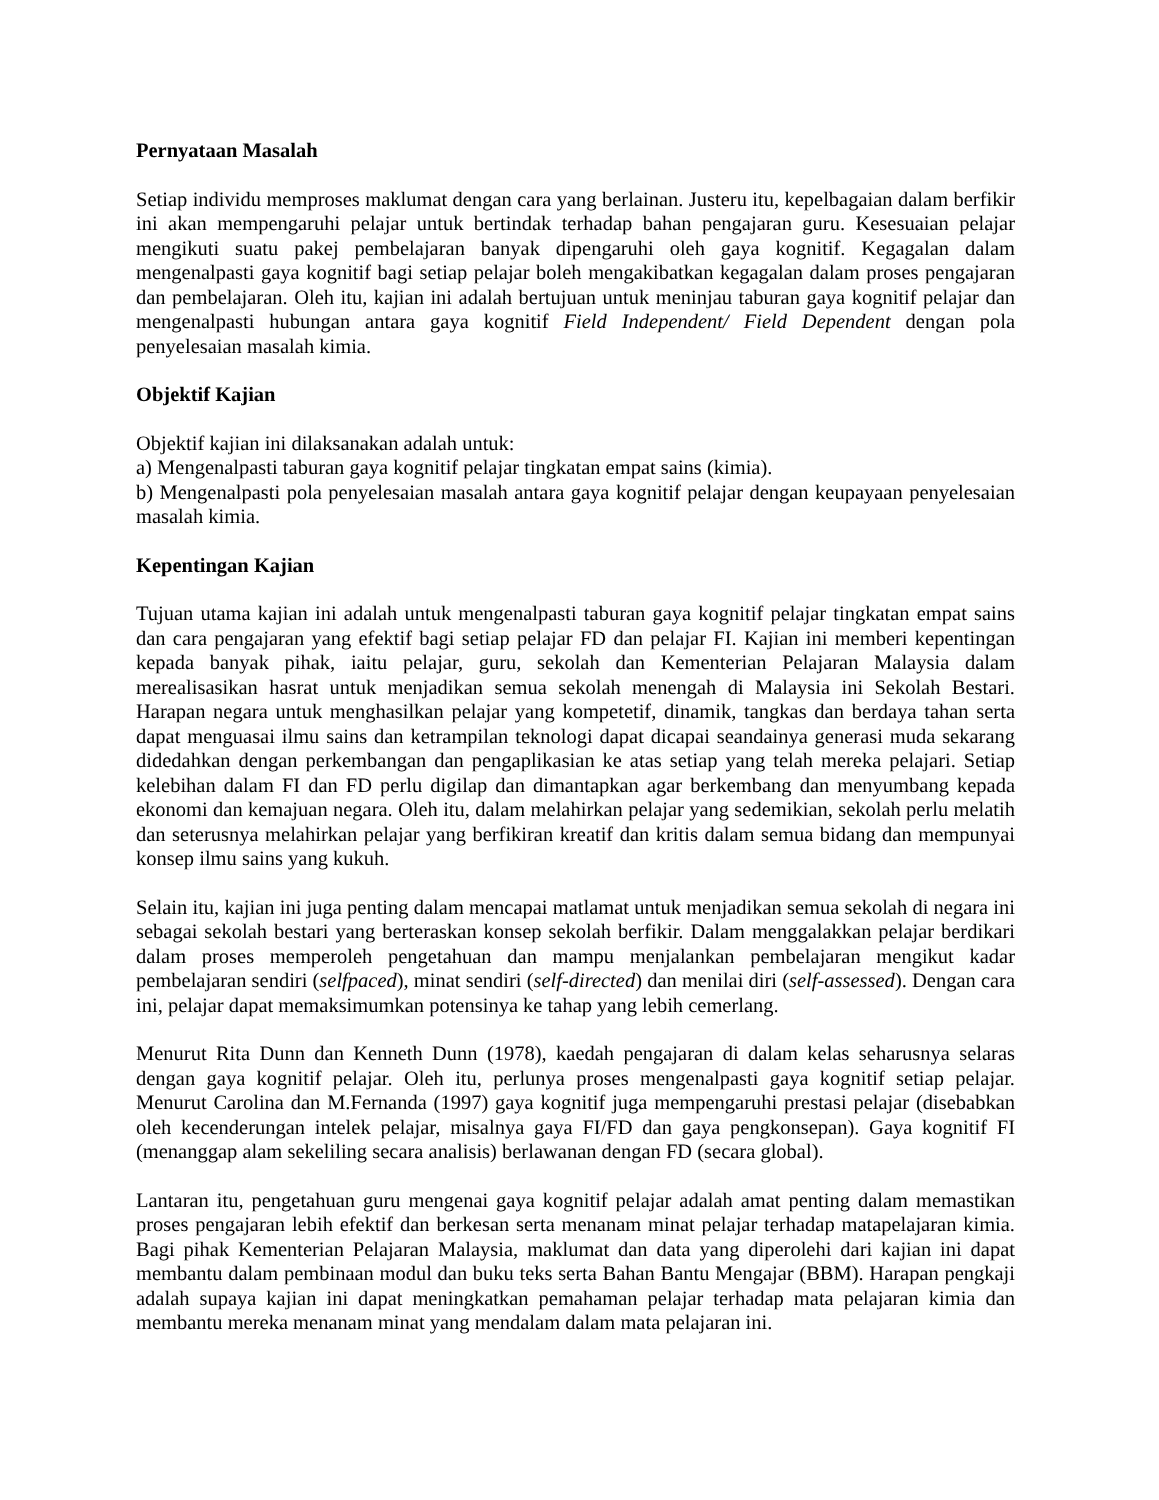Pernyataan Masalah
Setiap individu memproses maklumat dengan cara yang berlainan. Justeru itu, kepelbagaian dalam berfikir ini akan mempengaruhi pelajar untuk bertindak terhadap bahan pengajaran guru. Kesesuaian pelajar mengikuti suatu pakej pembelajaran banyak dipengaruhi oleh gaya kognitif. Kegagalan dalam mengenalpasti gaya kognitif bagi setiap pelajar boleh mengakibatkan kegagalan dalam proses pengajaran dan pembelajaran. Oleh itu, kajian ini adalah bertujuan untuk meninjau taburan gaya kognitif pelajar dan mengenalpasti hubungan antara gaya kognitif Field Independent/ Field Dependent dengan pola penyelesaian masalah kimia.
Objektif Kajian
Objektif kajian ini dilaksanakan adalah untuk:
a) Mengenalpasti taburan gaya kognitif pelajar tingkatan empat sains (kimia).
b) Mengenalpasti pola penyelesaian masalah antara gaya kognitif pelajar dengan keupayaan penyelesaian masalah kimia.
Kepentingan Kajian
Tujuan utama kajian ini adalah untuk mengenalpasti taburan gaya kognitif pelajar tingkatan empat sains dan cara pengajaran yang efektif bagi setiap pelajar FD dan pelajar FI. Kajian ini memberi kepentingan kepada banyak pihak, iaitu pelajar, guru, sekolah dan Kementerian Pelajaran Malaysia dalam merealisasikan hasrat untuk menjadikan semua sekolah menengah di Malaysia ini Sekolah Bestari. Harapan negara untuk menghasilkan pelajar yang kompetetif, dinamik, tangkas dan berdaya tahan serta dapat menguasai ilmu sains dan ketrampilan teknologi dapat dicapai seandainya generasi muda sekarang didedahkan dengan perkembangan dan pengaplikasian ke atas setiap yang telah mereka pelajari. Setiap kelebihan dalam FI dan FD perlu digilap dan dimantapkan agar berkembang dan menyumbang kepada ekonomi dan kemajuan negara. Oleh itu, dalam melahirkan pelajar yang sedemikian, sekolah perlu melatih dan seterusnya melahirkan pelajar yang berfikiran kreatif dan kritis dalam semua bidang dan mempunyai konsep ilmu sains yang kukuh.
Selain itu, kajian ini juga penting dalam mencapai matlamat untuk menjadikan semua sekolah di negara ini sebagai sekolah bestari yang berteraskan konsep sekolah berfikir. Dalam menggalakkan pelajar berdikari dalam proses memperoleh pengetahuan dan mampu menjalankan pembelajaran mengikut kadar pembelajaran sendiri (selfpaced), minat sendiri (self-directed) dan menilai diri (self-assessed). Dengan cara ini, pelajar dapat memaksimumkan potensinya ke tahap yang lebih cemerlang.
Menurut Rita Dunn dan Kenneth Dunn (1978), kaedah pengajaran di dalam kelas seharusnya selaras dengan gaya kognitif pelajar. Oleh itu, perlunya proses mengenalpasti gaya kognitif setiap pelajar. Menurut Carolina dan M.Fernanda (1997) gaya kognitif juga mempengaruhi prestasi pelajar (disebabkan oleh kecenderungan intelek pelajar, misalnya gaya FI/FD dan gaya pengkonsepan). Gaya kognitif FI (menanggap alam sekeliling secara analisis) berlawanan dengan FD (secara global).
Lantaran itu, pengetahuan guru mengenai gaya kognitif pelajar adalah amat penting dalam memastikan proses pengajaran lebih efektif dan berkesan serta menanam minat pelajar terhadap matapelajaran kimia. Bagi pihak Kementerian Pelajaran Malaysia, maklumat dan data yang diperolehi dari kajian ini dapat membantu dalam pembinaan modul dan buku teks serta Bahan Bantu Mengajar (BBM). Harapan pengkaji adalah supaya kajian ini dapat meningkatkan pemahaman pelajar terhadap mata pelajaran kimia dan membantu mereka menanam minat yang mendalam dalam mata pelajaran ini.